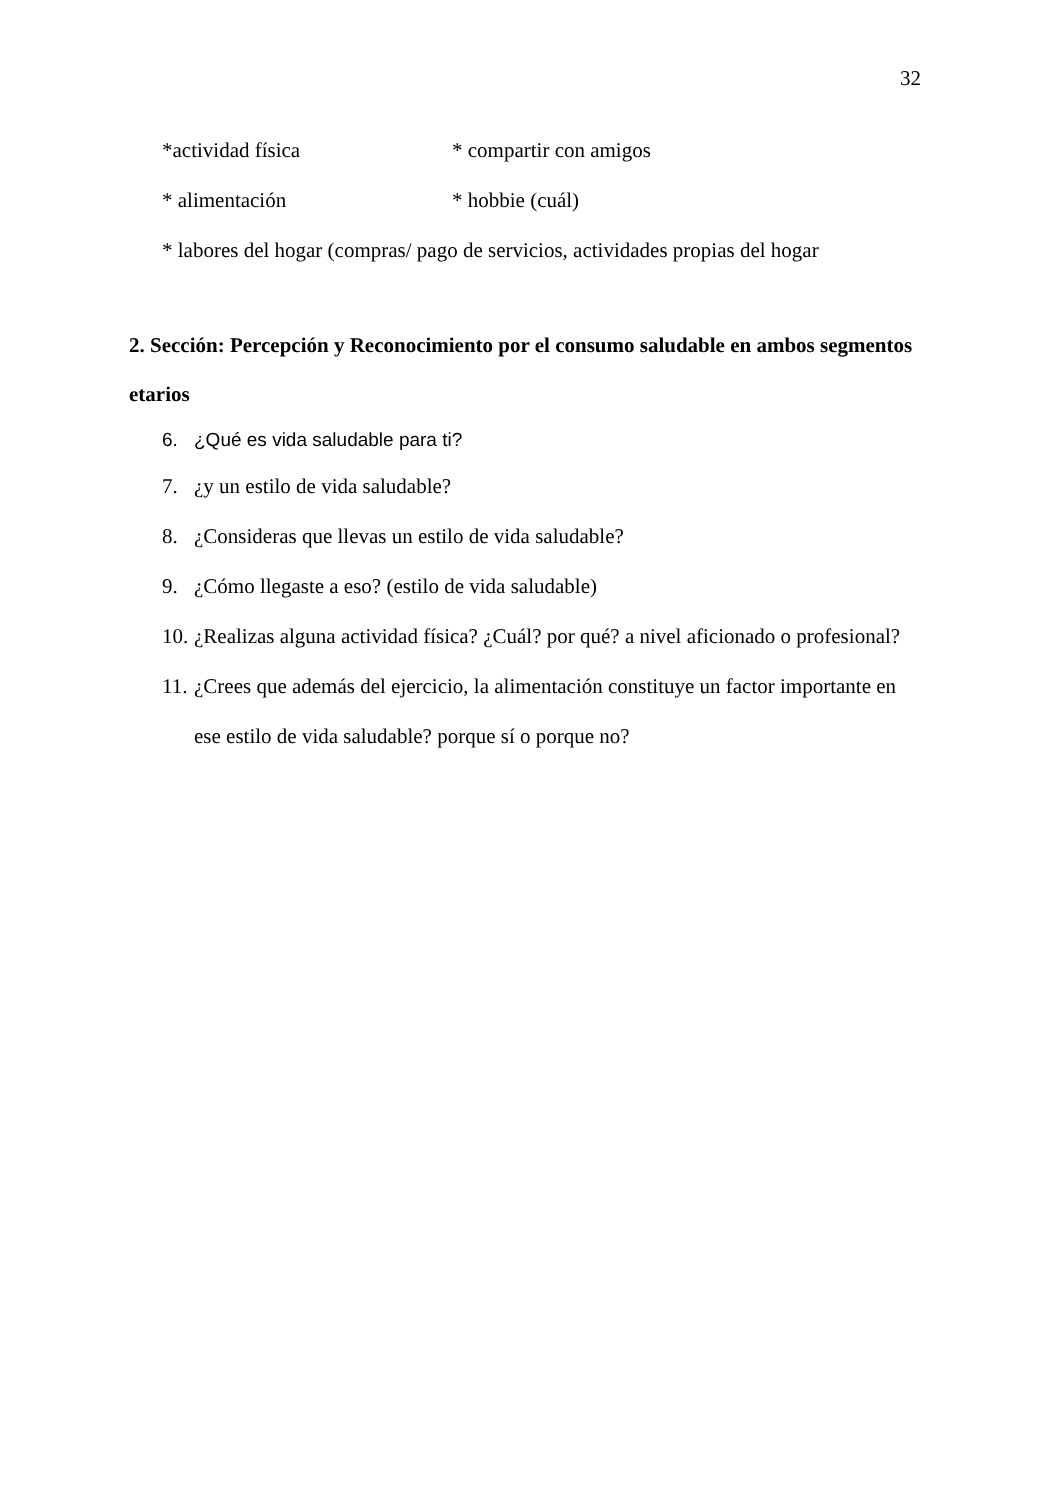32
*actividad física * compartir con amigos
* alimentación * hobbie (cuál)
* labores del hogar (compras/ pago de servicios, actividades propias del hogar
2. Sección: Percepción y Reconocimiento por el consumo saludable en ambos segmentos etarios
6. ¿Qué es vida saludable para ti?
7. ¿y un estilo de vida saludable?
8. ¿Consideras que llevas un estilo de vida saludable?
9. ¿Cómo llegaste a eso? (estilo de vida saludable)
10. ¿Realizas alguna actividad física? ¿Cuál? por qué? a nivel aficionado o profesional?
11. ¿Crees que además del ejercicio, la alimentación constituye un factor importante en ese estilo de vida saludable? porque sí o porque no?